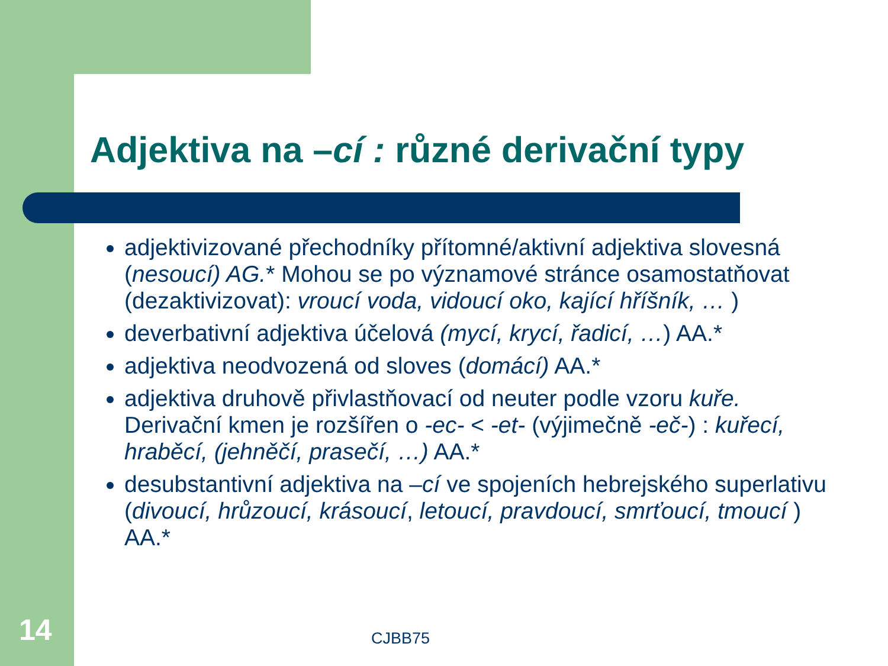Adjektiva na –cí : různé derivační typy
adjektivizované přechodníky přítomné/aktivní adjektiva slovesná (nesoucí) AG.* Mohou se po významové stránce osamostatňovat (dezaktivizovat): vroucí voda, vidoucí oko, kající hříšník, … )
deverbativní adjektiva účelová (mycí, krycí, řadicí, …) AA.*
adjektiva neodvozená od sloves (domácí) AA.*
adjektiva druhově přivlastňovací od neuter podle vzoru kuře. Derivační kmen je rozšířen o -ec- < -et- (výjimečně -eč-) : kuřecí, hraběcí, (jehněčí, prasečí, …) AA.*
desubstantivní adjektiva na –cí ve spojeních hebrejského superlativu (divoucí, hrůzoucí, krásoucí, letoucí, pravdoucí, smrťoucí, tmoucí ) AA.*
14 CJBB75